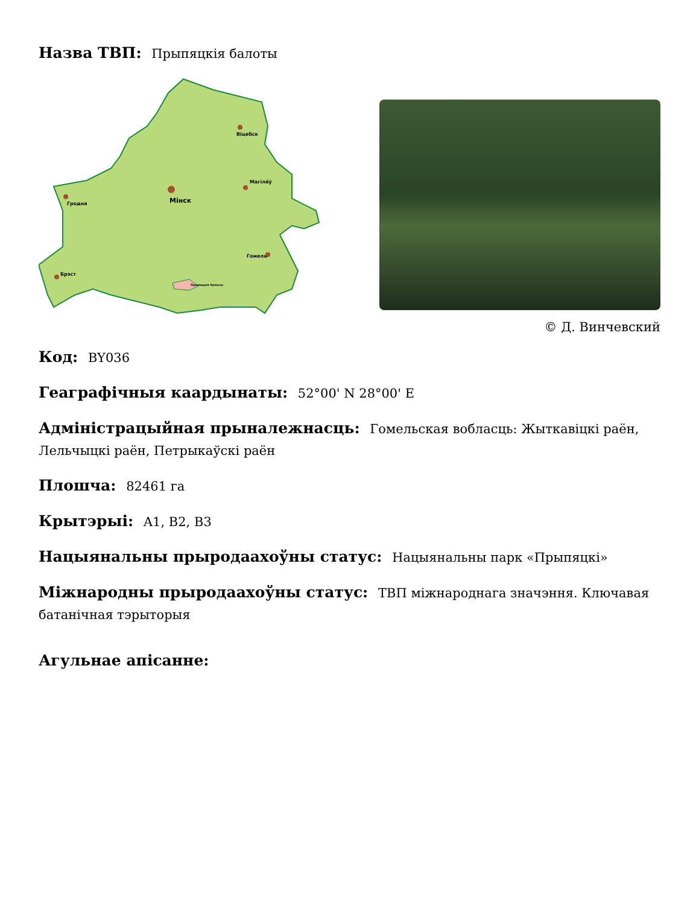Назва ТВП: Прыпяцкія балоты
Мінск
Гродна
Віцебск
Магілёў
Гомель
Брэст
Прыпяцкія балоты
© Д. Винчевский
Код: BY036
Геаграфічныя каардынаты: 52°00' N 28°00' E
Адміністрацыйная прыналежнасць: Гомельская вобласць: Жыткавіцкі раён, Лельчыцкі раён, Петрыкаўскі раён
Плошча: 82461 га
Крытэрыі: A1, B2, B3
Нацыянальны прыродаахоўны статус: Нацыянальны парк «Прыпяцкі»
Міжнародны прыродаахоўны статус: ТВП міжнароднага значэння. Ключавая батанічная тэрыторыя
Агульнае апісанне: